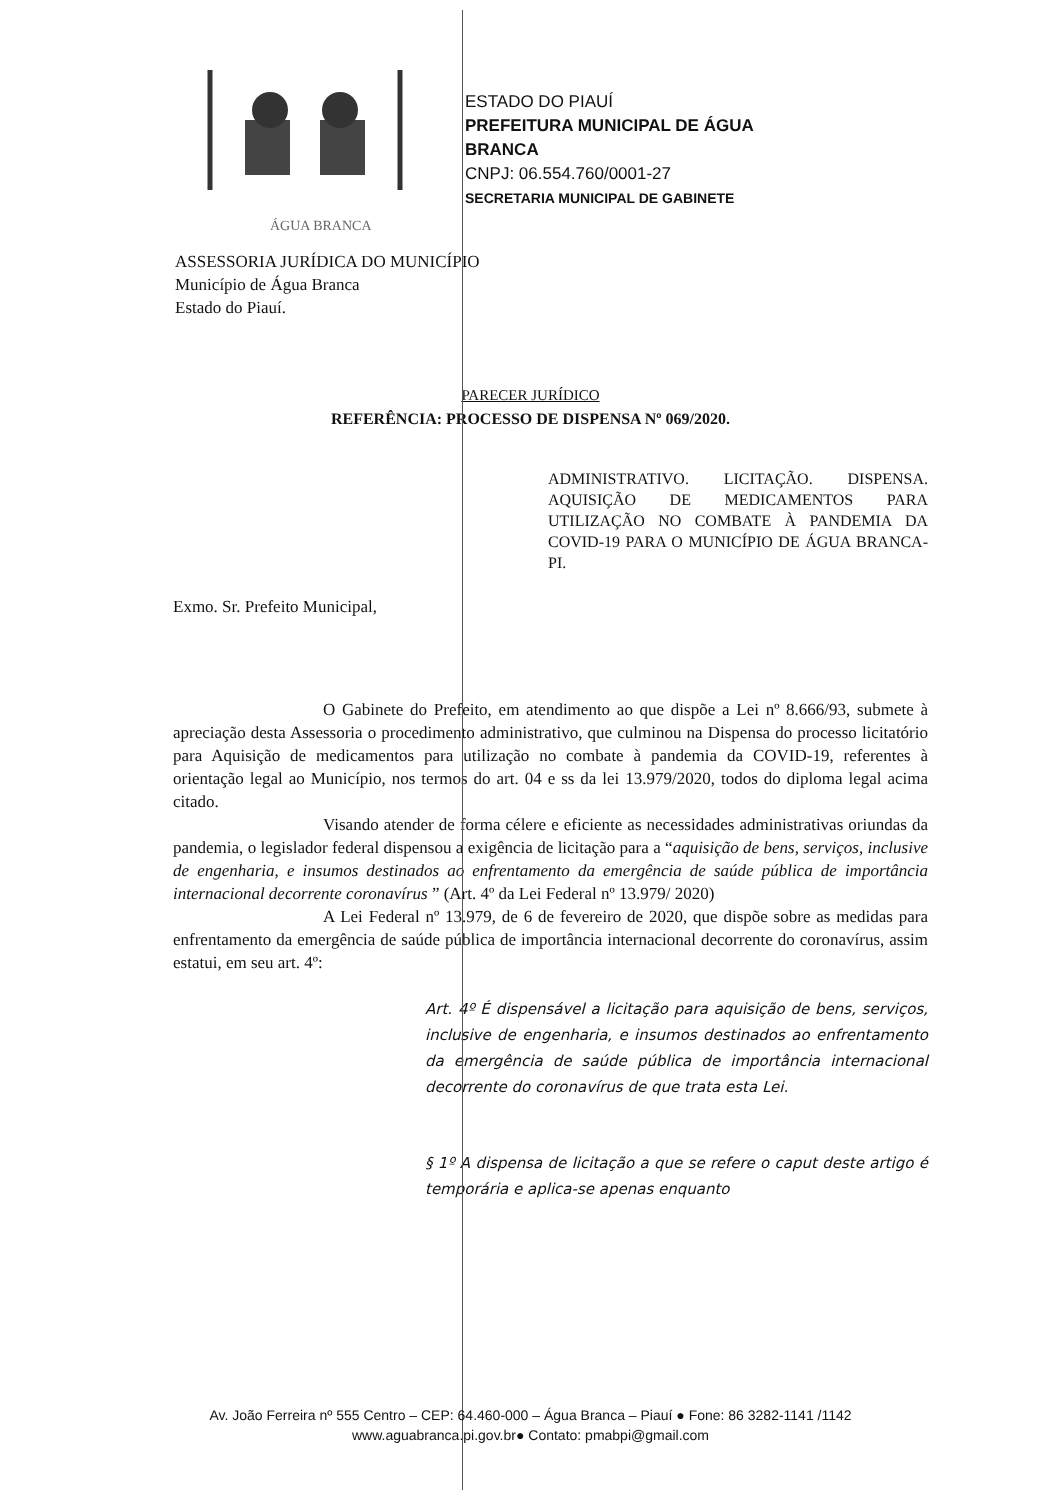ÁGUA BRANCA
ESTADO DO PIAUÍ
PREFEITURA MUNICIPAL DE ÁGUA
BRANCA
CNPJ: 06.554.760/0001-27
SECRETARIA MUNICIPAL DE GABINETE
ASSESSORIA JURÍDICA DO MUNICÍPIO
Município de Água Branca
Estado do Piauí.
PARECER JURÍDICO
REFERÊNCIA: PROCESSO DE DISPENSA Nº 069/2020.
ADMINISTRATIVO. LICITAÇÃO. DISPENSA. AQUISIÇÃO DE MEDICAMENTOS PARA UTILIZAÇÃO NO COMBATE À PANDEMIA DA COVID-19 PARA O MUNICÍPIO DE ÁGUA BRANCA-PI.
Exmo. Sr. Prefeito Municipal,
O Gabinete do Prefeito, em atendimento ao que dispõe a Lei nº 8.666/93, submete à apreciação desta Assessoria o procedimento administrativo, que culminou na Dispensa do processo licitatório para Aquisição de medicamentos para utilização no combate à pandemia da COVID-19, referentes à orientação legal ao Município, nos termos do art. 04 e ss da lei 13.979/2020, todos do diploma legal acima citado.
Visando atender de forma célere e eficiente as necessidades administrativas oriundas da pandemia, o legislador federal dispensou a exigência de licitação para a “aquisição de bens, serviços, inclusive de engenharia, e insumos destinados ao enfrentamento da emergência de saúde pública de importância internacional decorrente coronavírus ” (Art. 4º da Lei Federal nº 13.979/ 2020)
A Lei Federal nº 13.979, de 6 de fevereiro de 2020, que dispõe sobre as medidas para enfrentamento da emergência de saúde pública de importância internacional decorrente do coronavírus, assim estatui, em seu art. 4º:
Art. 4º É dispensável a licitação para aquisição de bens, serviços, inclusive de engenharia, e insumos destinados ao enfrentamento da emergência de saúde pública de importância internacional decorrente do coronavírus de que trata esta Lei.
§ 1º A dispensa de licitação a que se refere o caput deste artigo é temporária e aplica-se apenas enquanto
Av. João Ferreira nº 555 Centro – CEP: 64.460-000 – Água Branca – Piauí ● Fone: 86 3282-1141 /1142
www.aguabranca.pi.gov.br● Contato: pmabpi@gmail.com